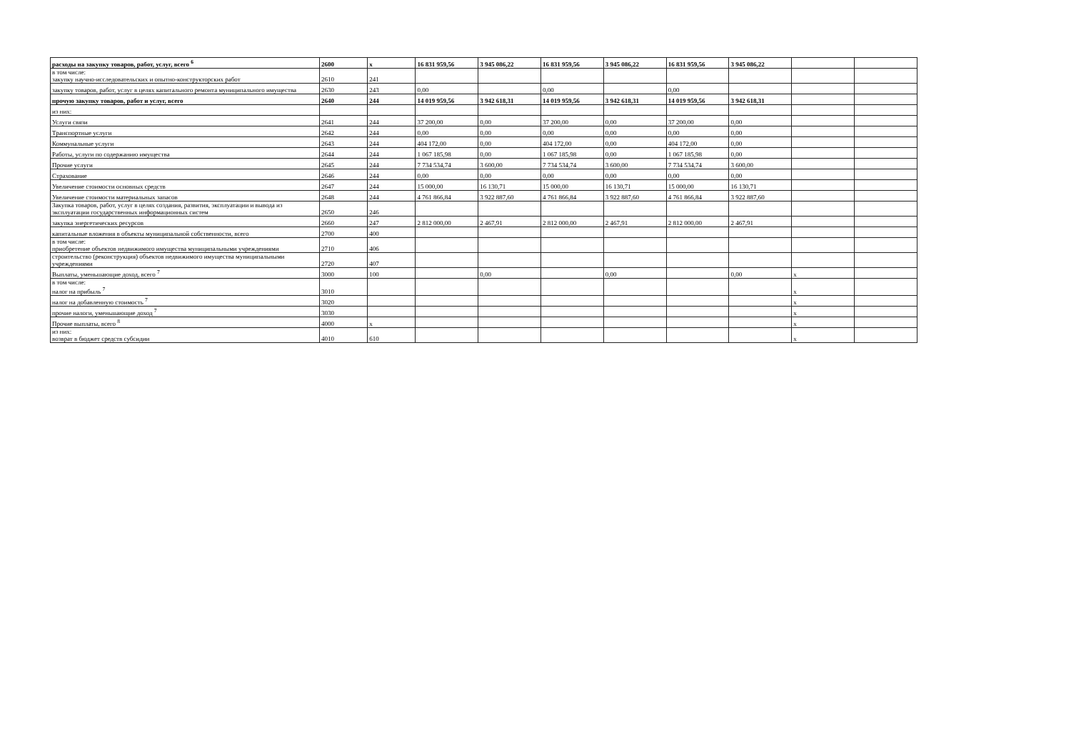| расходы на закупку товаров, работ, услуг, всего <sup>6</sup> | 2600 | x | 16 831 959,56 | 3 945 086,22 | 16 831 959,56 | 3 945 086,22 | 16 831 959,56 | 3 945 086,22 | | |
| в том числе: закупку научно-исследовательских и опытно-конструкторских работ | 2610 | 241 | | | | | | | | |
| закупку товаров, работ, услуг в целях капитального ремонта муниципального имущества | 2630 | 243 | 0,00 | | 0,00 | | 0,00 | | | |
| прочую закупку товаров, работ и услуг, всего | 2640 | 244 | 14 019 959,56 | 3 942 618,31 | 14 019 959,56 | 3 942 618,31 | 14 019 959,56 | 3 942 618,31 | | |
| из них: | | | | | | | | | | |
| Услуги связи | 2641 | 244 | 37 200,00 | 0,00 | 37 200,00 | 0,00 | 37 200,00 | 0,00 | | |
| Транспортные услуги | 2642 | 244 | 0,00 | 0,00 | 0,00 | 0,00 | 0,00 | 0,00 | | |
| Коммунальные услуги | 2643 | 244 | 404 172,00 | 0,00 | 404 172,00 | 0,00 | 404 172,00 | 0,00 | | |
| Работы, услуги по содержанию имущества | 2644 | 244 | 1 067 185,98 | 0,00 | 1 067 185,98 | 0,00 | 1 067 185,98 | 0,00 | | |
| Прочие услуги | 2645 | 244 | 7 734 534,74 | 3 600,00 | 7 734 534,74 | 3 600,00 | 7 734 534,74 | 3 600,00 | | |
| Страхование | 2646 | 244 | 0,00 | 0,00 | 0,00 | 0,00 | 0,00 | 0,00 | | |
| Увеличение стоимости основных средств | 2647 | 244 | 15 000,00 | 16 130,71 | 15 000,00 | 16 130,71 | 15 000,00 | 16 130,71 | | |
| Увеличение стоимости материальных запасов | 2648 | 244 | 4 761 866,84 | 3 922 887,60 | 4 761 866,84 | 3 922 887,60 | 4 761 866,84 | 3 922 887,60 | | |
| Закупка товаров, работ, услуг в целях создания, развития, эксплуатации и вывода из эксплуатации государственных информационных систем | 2650 | 246 | | | | | | | | |
| закупка энергетических ресурсов | 2660 | 247 | 2 812 000,00 | 2 467,91 | 2 812 000,00 | 2 467,91 | 2 812 000,00 | 2 467,91 | | |
| капитальные вложения в объекты муниципальной собственности, всего | 2700 | 400 | | | | | | | | |
| в том числе: приобретение объектов недвижимого имущества муниципальными учреждениями | 2710 | 406 | | | | | | | | |
| строительство (реконструкция) объектов недвижимого имущества муниципальными учреждениями | 2720 | 407 | | | | | | | | |
| Выплаты, уменьшающие доход, всего <sup>7</sup> | 3000 | 100 | | 0,00 | | 0,00 | | 0,00 | x | |
| в том числе: налог на прибыль <sup>7</sup> | 3010 | | | | | | | | x | |
| налог на добавленную стоимость <sup>7</sup> | 3020 | | | | | | | | x | |
| прочие налоги, уменьшающие доход <sup>7</sup> | 3030 | | | | | | | | x | |
| Прочие выплаты, всего <sup>8</sup> | 4000 | x | | | | | | | x | |
| из них: возврат в бюджет средств субсидии | 4010 | 610 | | | | | | | x | |